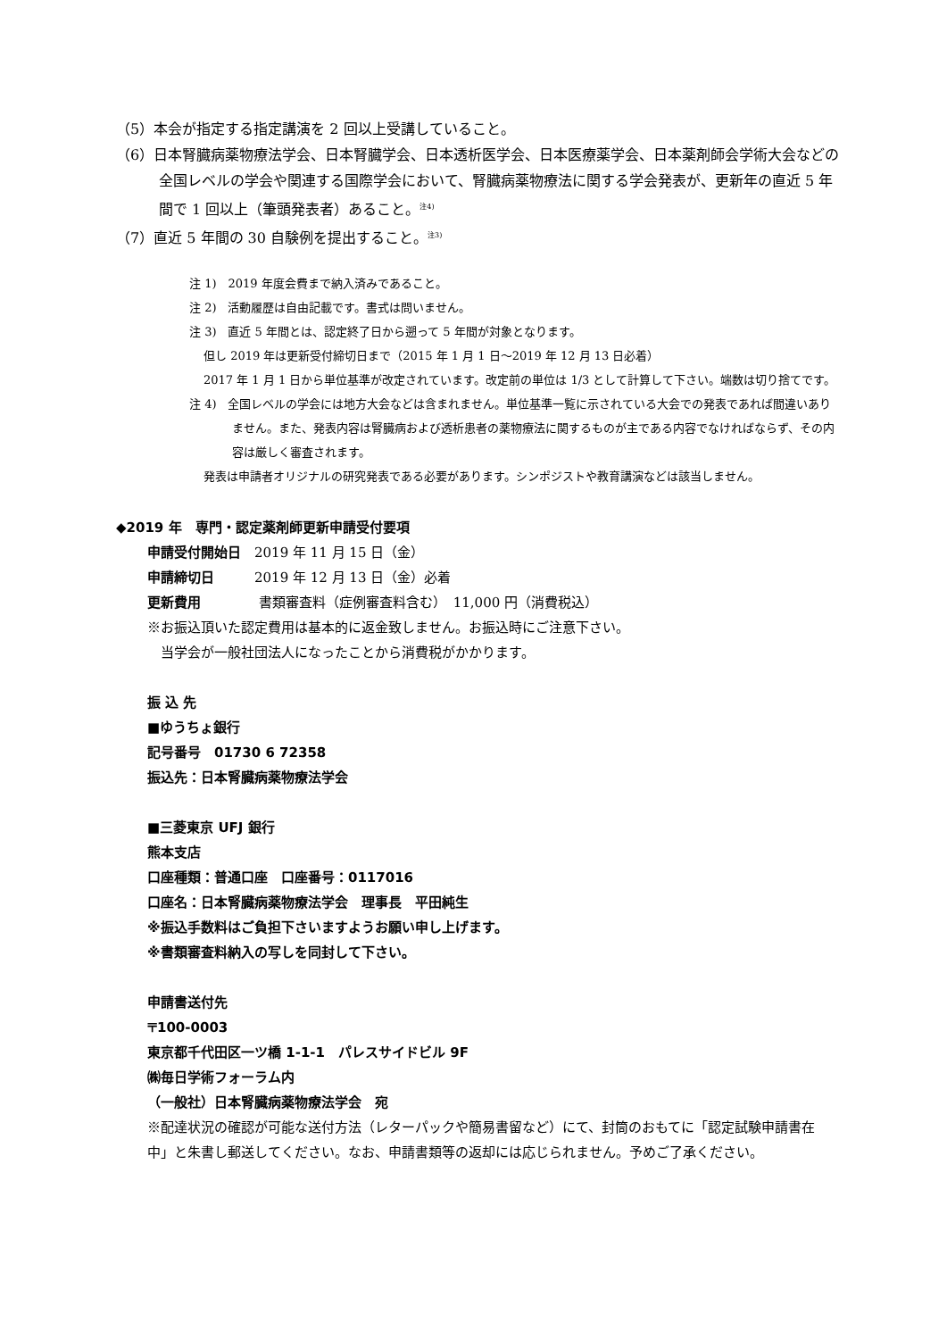（5）本会が指定する指定講演を 2 回以上受講していること。
（6）日本腎臓病薬物療法学会、日本腎臓学会、日本透析医学会、日本医療薬学会、日本薬剤師会学術大会などの全国レベルの学会や関連する国際学会において、腎臓病薬物療法に関する学会発表が、更新年の直近 5 年間で 1 回以上（筆頭発表者）あること。<sup>注4)</sup>
（7）直近 5 年間の 30 自験例を提出すること。<sup>注3)</sup>
注 1)　2019 年度会費まで納入済みであること。
注 2)　活動履歴は自由記載です。書式は問いません。
注 3)　直近 5 年間とは、認定終了日から遡って 5 年間が対象となります。
但し 2019 年は更新受付締切日まで（2015 年 1 月 1 日～2019 年 12 月 13 日必着）
2017 年 1 月 1 日から単位基準が改定されています。改定前の単位は 1/3 として計算して下さい。端数は切り捨てです。
注 4)　全国レベルの学会には地方大会などは含まれません。単位基準一覧に示されている大会での発表であれば間違いありません。また、発表内容は腎臓病および透析患者の薬物療法に関するものが主である内容でなければならず、その内容は厳しく審査されます。
発表は申請者オリジナルの研究発表である必要があります。シンポジストや教育講演などは該当しません。
◆2019 年　専門・認定薬剤師更新申請受付要項
申請受付開始日　2019 年 11 月 15 日（金）
申請締切日　　　2019 年 12 月 13 日（金）必着
更新費用　　　　 書類審査料（症例審査料含む）　11,000 円（消費税込）
※お振込頂いた認定費用は基本的に返金致しません。お振込時にご注意下さい。
　当学会が一般社団法人になったことから消費税がかかります。
振 込 先
■ゆうちょ銀行
記号番号　01730 6 72358
振込先：日本腎臓病薬物療法学会
■三菱東京 UFJ 銀行
熊本支店
口座種類：普通口座　口座番号：0117016
口座名：日本腎臓病薬物療法学会　理事長　平田純生
※振込手数料はご負担下さいますようお願い申し上げます。
※書類審査料納入の写しを同封して下さい。
申請書送付先
〒100-0003
東京都千代田区一ツ橋 1-1-1　パレスサイドビル 9F
㈱毎日学術フォーラム内
（一般社）日本腎臓病薬物療法学会　宛
※配達状況の確認が可能な送付方法（レターパックや簡易書留など）にて、封筒のおもてに「認定試験申請書在中」と朱書し郵送してください。なお、申請書類等の返却には応じられません。予めご了承ください。